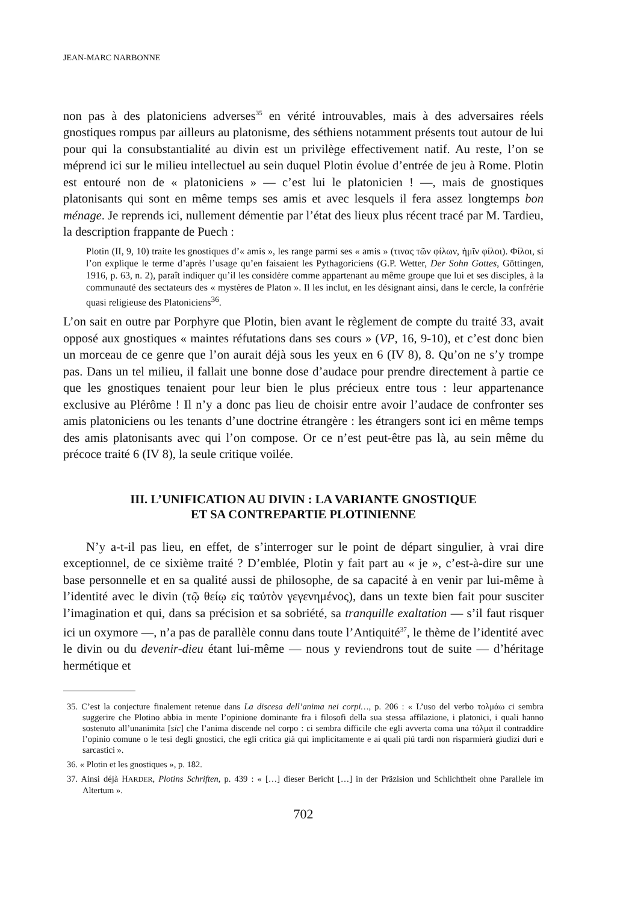JEAN-MARC NARBONNE
non pas à des platoniciens adverses<sup>35</sup> en vérité introuvables, mais à des adversaires réels gnostiques rompus par ailleurs au platonisme, des séthiens notamment présents tout autour de lui pour qui la consubstantialité au divin est un privilège effectivement natif. Au reste, l’on se méprend ici sur le milieu intellectuel au sein duquel Plotin évolue d’entrée de jeu à Rome. Plotin est entouré non de « platoniciens » — c’est lui le platonicien ! —, mais de gnostiques platonisants qui sont en même temps ses amis et avec lesquels il fera assez longtemps bon ménage. Je reprends ici, nullement démentie par l’état des lieux plus récent tracé par M. Tardieu, la description frappante de Puech :
Plotin (II, 9, 10) traite les gnostiques d’« amis », les range parmi ses « amis » (τινας τῶν φίλων, ἡμῖν φίλοι). Φίλοι, si l’on explique le terme d’après l’usage qu’en faisaient les Pythagoriciens (G.P. Wetter, Der Sohn Gottes, Göttingen, 1916, p. 63, n. 2), paraît indiquer qu’il les considère comme appartenant au même groupe que lui et ses disciples, à la communauté des sectateurs des « mystères de Platon ». Il les inclut, en les désignant ainsi, dans le cercle, la confrérie quasi religieuse des Platoniciens<sup>36</sup>.
L’on sait en outre par Porphyre que Plotin, bien avant le règlement de compte du traité 33, avait opposé aux gnostiques « maintes réfutations dans ses cours » (VP, 16, 9-10), et c’est donc bien un morceau de ce genre que l’on aurait déjà sous les yeux en 6 (IV 8), 8. Qu’on ne s’y trompe pas. Dans un tel milieu, il fallait une bonne dose d’audace pour prendre directement à partie ce que les gnostiques tenaient pour leur bien le plus précieux entre tous : leur appartenance exclusive au Plérôme ! Il n’y a donc pas lieu de choisir entre avoir l’audace de confronter ses amis platoniciens ou les tenants d’une doctrine étrangère : les étrangers sont ici en même temps des amis platonisants avec qui l’on compose. Or ce n’est peut-être pas là, au sein même du précoce traité 6 (IV 8), la seule critique voilée.
III. L’UNIFICATION AU DIVIN : LA VARIANTE GNOSTIQUE
ET SA CONTREPARTIE PLOTINIENNE
N’y a-t-il pas lieu, en effet, de s’interroger sur le point de départ singulier, à vrai dire exceptionnel, de ce sixième traité ? D’emblée, Plotin y fait part au « je », c’est-à-dire sur une base personnelle et en sa qualité aussi de philosophe, de sa capacité à en venir par lui-même à l’identité avec le divin (τῷ θείῳ εἰς ταὐτὸν γεγενημένος), dans un texte bien fait pour susciter l’imagination et qui, dans sa précision et sa sobriété, sa tranquille exaltation — s’il faut risquer ici un oxymore —, n’a pas de parallèle connu dans toute l’Antiquité<sup>37</sup>, le thème de l’identité avec le divin ou du devenir-dieu étant lui-même — nous y reviendrons tout de suite — d’héritage hermétique et
35. C’est la conjecture finalement retenue dans La discesa dell’anima nei corpi…, p. 206 : « L’uso del verbo τολμάω ci sembra suggerire che Plotino abbia in mente l’opinione dominante fra i filosofi della sua stessa affilazione, i platonici, i quali hanno sostenuto all’unanimita [sic] che l’anima discende nel corpo : ci sembra difficile che egli avverta coma una τόλμα il contraddire l’opinio comune o le tesi degli gnostici, che egli critica già qui implicitamente e ai quali piú tardi non risparmierà giudizi duri e sarcastici ».
36. « Plotin et les gnostiques », p. 182.
37. Ainsi déjà HARDER, Plotins Schriften, p. 439 : « […] dieser Bericht […] in der Präzision und Schlichtheit ohne Parallele im Altertum ».
702